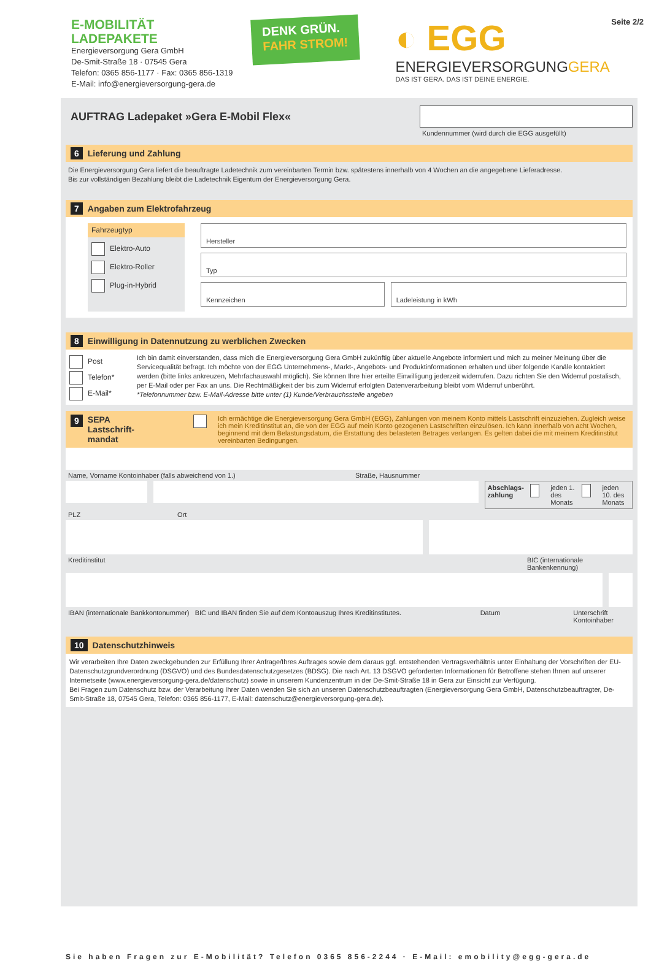E-MOBILITÄT
LADEPAKETE
Energieversorgung Gera GmbH
De-Smit-Straße 18 · 07545 Gera
Telefon: 0365 856-1177 · Fax: 0365 856-1319
E-Mail: info@energieversorgung-gera.de
DENK GRÜN.
FAHR STROM!
◐ EGG
ENERGIEVERSORGUNGGERA
DAS IST GERA. DAS IST DEINE ENERGIE.
Seite 2/2
AUFTRAG Ladepaket »Gera E-Mobil Flex«
Kundennummer (wird durch die EGG ausgefüllt)
6 Lieferung und Zahlung
Die Energieversorgung Gera liefert die beauftragte Ladetechnik zum vereinbarten Termin bzw. spätestens innerhalb von 4 Wochen an die angegebene Lieferadresse.
Bis zur vollständigen Bezahlung bleibt die Ladetechnik Eigentum der Energieversorgung Gera.
7 Angaben zum Elektrofahrzeug
Fahrzeugtyp
Elektro-Auto
Elektro-Roller
Plug-in-Hybrid
Hersteller
Typ
Kennzeichen Ladeleistung in kWh
8 Einwilligung in Datennutzung zu werblichen Zwecken
Post
Telefon*
E-Mail*
Ich bin damit einverstanden, dass mich die Energieversorgung Gera GmbH zukünftig über aktuelle Angebote informiert und mich zu meiner Meinung über die Servicequalität befragt. Ich möchte von der EGG Unternehmens-, Markt-, Angebots- und Produktinformationen erhalten und über folgende Kanäle kontaktiert werden (bitte links ankreuzen, Mehrfachauswahl möglich). Sie können Ihre hier erteilte Einwilligung jederzeit widerrufen. Dazu richten Sie den Widerruf postalisch, per E-Mail oder per Fax an uns. Die Rechtmäßigkeit der bis zum Widerruf erfolgten Datenverarbeitung bleibt vom Widerruf unberührt.
*Telefonnummer bzw. E-Mail-Adresse bitte unter (1) Kunde/Verbrauchsstelle angeben
9 SEPA
Lastschrift-
mandat
Ich ermächtige die Energieversorgung Gera GmbH (EGG), Zahlungen von meinem Konto mittels Lastschrift einzuziehen. Zugleich weise ich mein Kreditinstitut an, die von der EGG auf mein Konto gezogenen Lastschriften einzulösen. Ich kann innerhalb von acht Wochen, beginnend mit dem Belastungsdatum, die Erstattung des belasteten Betrages verlangen. Es gelten dabei die mit meinem Kreditinstitut vereinbarten Bedingungen.
Name, Vorname Kontoinhaber (falls abweichend von 1.) Straße, Hausnummer
Abschlags-
zahlung jeden 1. des
Monats jeden 10. des
Monats
PLZ Ort
Kreditinstitut BIC (internationale Bankenkennung)
IBAN (internationale Bankkontonummer) BIC und IBAN finden Sie auf dem Kontoauszug Ihres Kreditinstitutes. Datum Unterschrift Kontoinhaber
10 Datenschutzhinweis
Wir verarbeiten Ihre Daten zweckgebunden zur Erfüllung Ihrer Anfrage/Ihres Auftrages sowie dem daraus ggf. entstehenden Vertragsverhältnis unter Einhaltung der Vorschriften der EU-Datenschutzgrundverordnung (DSGVO) und des Bundesdatenschutzgesetzes (BDSG). Die nach Art. 13 DSGVO geforderten Informationen für Betroffene stehen Ihnen auf unserer Internetseite (www.energieversorgung-gera.de/datenschutz) sowie in unserem Kundenzentrum in der De-Smit-Straße 18 in Gera zur Einsicht zur Verfügung.
Bei Fragen zum Datenschutz bzw. der Verarbeitung Ihrer Daten wenden Sie sich an unseren Datenschutzbeauftragten (Energieversorgung Gera GmbH, Datenschutzbeauftragter, De-Smit-Straße 18, 07545 Gera, Telefon: 0365 856-1177, E-Mail: datenschutz@energieversorgung-gera.de).
Sie haben Fragen zur E-Mobilität? Telefon 0365 856-2244 · E-Mail: emobility@egg-gera.de